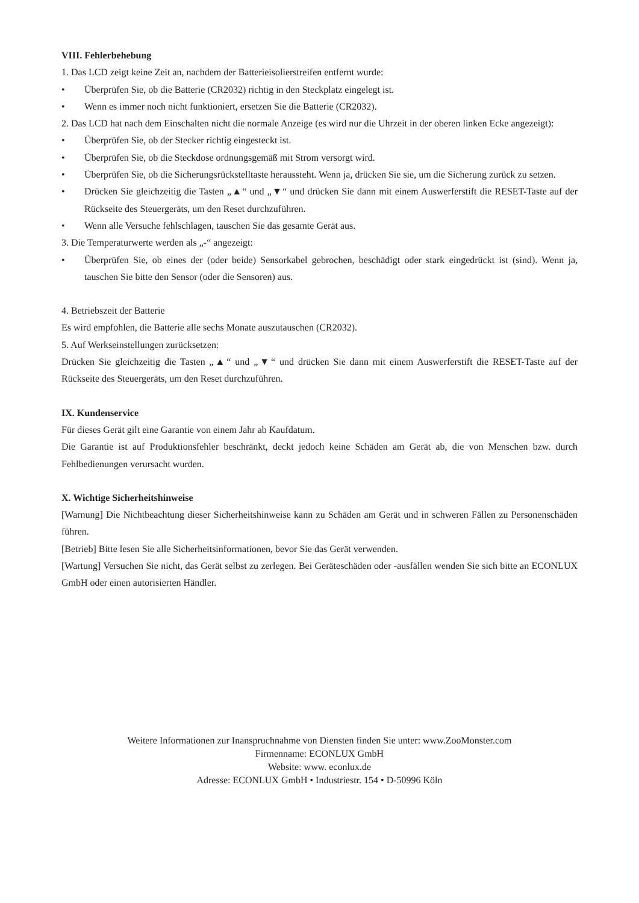VIII. Fehlerbehebung
1. Das LCD zeigt keine Zeit an, nachdem der Batterieisolierstreifen entfernt wurde:
• Überprüfen Sie, ob die Batterie (CR2032) richtig in den Steckplatz eingelegt ist.
• Wenn es immer noch nicht funktioniert, ersetzen Sie die Batterie (CR2032).
2. Das LCD hat nach dem Einschalten nicht die normale Anzeige (es wird nur die Uhrzeit in der oberen linken Ecke angezeigt):
• Überprüfen Sie, ob der Stecker richtig eingesteckt ist.
• Überprüfen Sie, ob die Steckdose ordnungsgemäß mit Strom versorgt wird.
• Überprüfen Sie, ob die Sicherungsrückstelltaste heraussteht. Wenn ja, drücken Sie sie, um die Sicherung zurück zu setzen.
• Drücken Sie gleichzeitig die Tasten „▲“ und „▼“ und drücken Sie dann mit einem Auswerferstift die RESET-Taste auf der Rückseite des Steuergeräts, um den Reset durchzuführen.
• Wenn alle Versuche fehlschlagen, tauschen Sie das gesamte Gerät aus.
3. Die Temperaturwerte werden als „-“ angezeigt:
• Überprüfen Sie, ob eines der (oder beide) Sensorkabel gebrochen, beschädigt oder stark eingedrückt ist (sind). Wenn ja, tauschen Sie bitte den Sensor (oder die Sensoren) aus.
4. Betriebszeit der Batterie
Es wird empfohlen, die Batterie alle sechs Monate auszutauschen (CR2032).
5. Auf Werkseinstellungen zurücksetzen:
Drücken Sie gleichzeitig die Tasten „▲“ und „▼“ und drücken Sie dann mit einem Auswerferstift die RESET-Taste auf der Rückseite des Steuergeräts, um den Reset durchzuführen.
IX. Kundenservice
Für dieses Gerät gilt eine Garantie von einem Jahr ab Kaufdatum.
Die Garantie ist auf Produktionsfehler beschränkt, deckt jedoch keine Schäden am Gerät ab, die von Menschen bzw. durch Fehlbedienungen verursacht wurden.
X. Wichtige Sicherheitshinweise
[Warnung] Die Nichtbeachtung dieser Sicherheitshinweise kann zu Schäden am Gerät und in schweren Fällen zu Personenschäden führen.
[Betrieb] Bitte lesen Sie alle Sicherheitsinformationen, bevor Sie das Gerät verwenden.
[Wartung] Versuchen Sie nicht, das Gerät selbst zu zerlegen. Bei Geräteschäden oder -ausfällen wenden Sie sich bitte an ECONLUX GmbH oder einen autorisierten Händler.
Weitere Informationen zur Inanspruchnahme von Diensten finden Sie unter: www.ZooMonster.com
Firmenname: ECONLUX GmbH
Website: www. econlux.de
Adresse: ECONLUX GmbH • Industriestr. 154 • D-50996 Köln